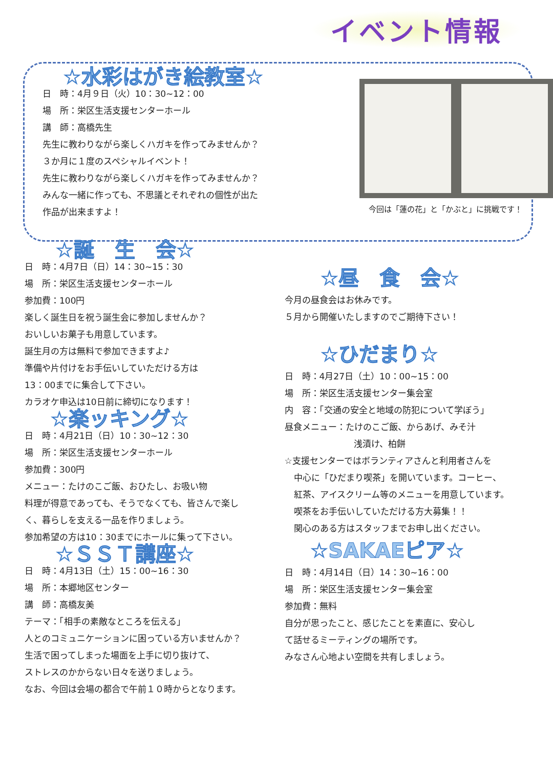イベント情報
☆水彩はがき絵教室☆
日　時：4月９日（火）10：30~12：00
場　所：栄区生活支援センターホール
講　師：高橋先生
先生に教わりながら楽しくハガキを作ってみませんか？
３か月に１度のスペシャルイベント！
先生に教わりながら楽しくハガキを作ってみませんか？
みんな一緒に作っても、不思議とそれぞれの個性が出た
作品が出来ますよ！
今回は「蓮の花」と「かぶと」に挑戦です！
☆誕　生　会☆
日　時：4月7日（日）14：30~15：30
場　所：栄区生活支援センターホール
参加費：100円
楽しく誕生日を祝う誕生会に参加しませんか？
おいしいお菓子も用意しています。
誕生月の方は無料で参加できますよ♪
準備や片付けをお手伝いしていただける方は
13：00までに集合して下さい。
カラオケ申込は10日前に締切になります！
☆楽ッキング☆
日　時：4月21日（日）10：30~12：30
場　所：栄区生活支援センターホール
参加費：300円
メニュー：たけのこご飯、おひたし、お吸い物
料理が得意であっても、そうでなくても、皆さんで楽し
く、暮らしを支える一品を作りましょう。
参加希望の方は10：30までにホールに集って下さい。
☆ＳＳＴ講座☆
日　時：4月13日（土）15：00~16：30
場　所：本郷地区センター
講　師：高橋友美
テーマ：「相手の素敵なところを伝える」
人とのコミュニケーションに困っている方いませんか？
生活で困ってしまった場面を上手に切り抜けて、
ストレスのかからない日々を送りましょう。
なお、今回は会場の都合で午前１０時からとなります。
☆昼　食　会☆
今月の昼食会はお休みです。
５月から開催いたしますのでご期待下さい！
☆ひだまり☆
日　時：4月27日（土）10：00~15：00
場　所：栄区生活支援センター集会室
内　容：「交通の安全と地域の防犯について学ぼう」
昼食メニュー：たけのこご飯、からあげ、みそ汁
浅漬け、柏餅
☆支援センターではボランティアさんと利用者さんを
中心に「ひだまり喫茶」を開いています。コーヒー、
紅茶、アイスクリーム等のメニューを用意しています。
喫茶をお手伝いしていただける方大募集！！
関心のある方はスタッフまでお申し出ください。
☆SAKAEピア☆
日　時：4月14日（日）14：30~16：00
場　所：栄区生活支援センター集会室
参加費：無料
自分が思ったこと、感じたことを素直に、安心し
て話せるミーティングの場所です。
みなさん心地よい空間を共有しましょう。